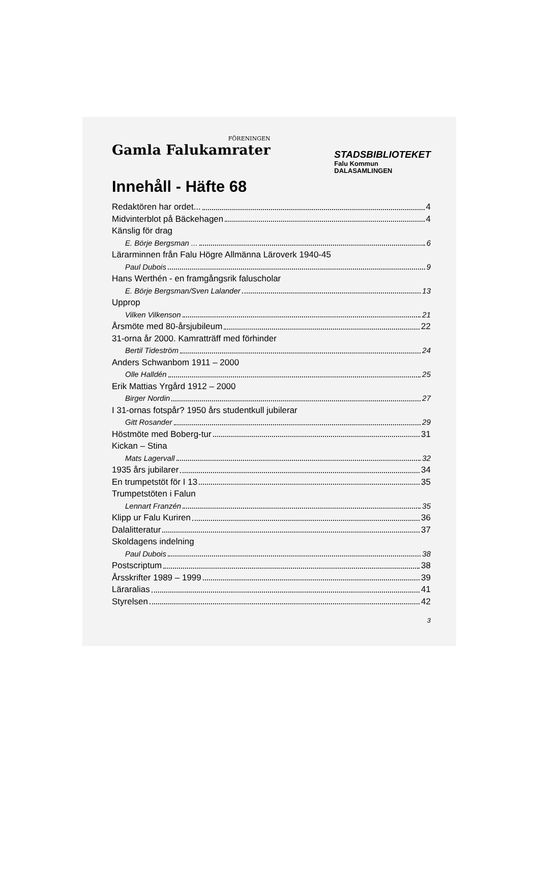FÖRENINGEN
Gamla Falukamrater
STADSBIBLIOTEKET
Falu Kommun
DALASAMLINGEN
Innehåll - Häfte 68
Redaktören har ordet... 4
Midvinterblot på Bäckehagen 4
Känslig för drag
E. Börje Bergsman ... 6
Lärarminnen från Falu Högre Allmänna Läroverk 1940-45
Paul Dubois 9
Hans Werthén - en framgångsrik faluscholar
E. Börje Bergsman/Sven Lalander 13
Upprop
Vilken Vilkenson 21
Årsmöte med 80-årsjubileum 22
31-orna år 2000. Kamratträff med förhinder
Bertil Tideström 24
Anders Schwanbom 1911 – 2000
Olle Halldén 25
Erik Mattias Yrgård 1912 – 2000
Birger Nordin 27
I 31-ornas fotspår? 1950 års studentkull jubilerar
Gitt Rosander 29
Höstmöte med Boberg-tur 31
Kickan – Stina
Mats Lagervall 32
1935 års jubilarer 34
En trumpetstöt för I 13 35
Trumpetstöten i Falun
Lennart Franzén 35
Klipp ur Falu Kuriren 36
Dalalitteratur 37
Skoldagens indelning
Paul Dubois 38
Postscriptum 38
Årsskrifter 1989 – 1999 39
Läraralias 41
Styrelsen 42
3